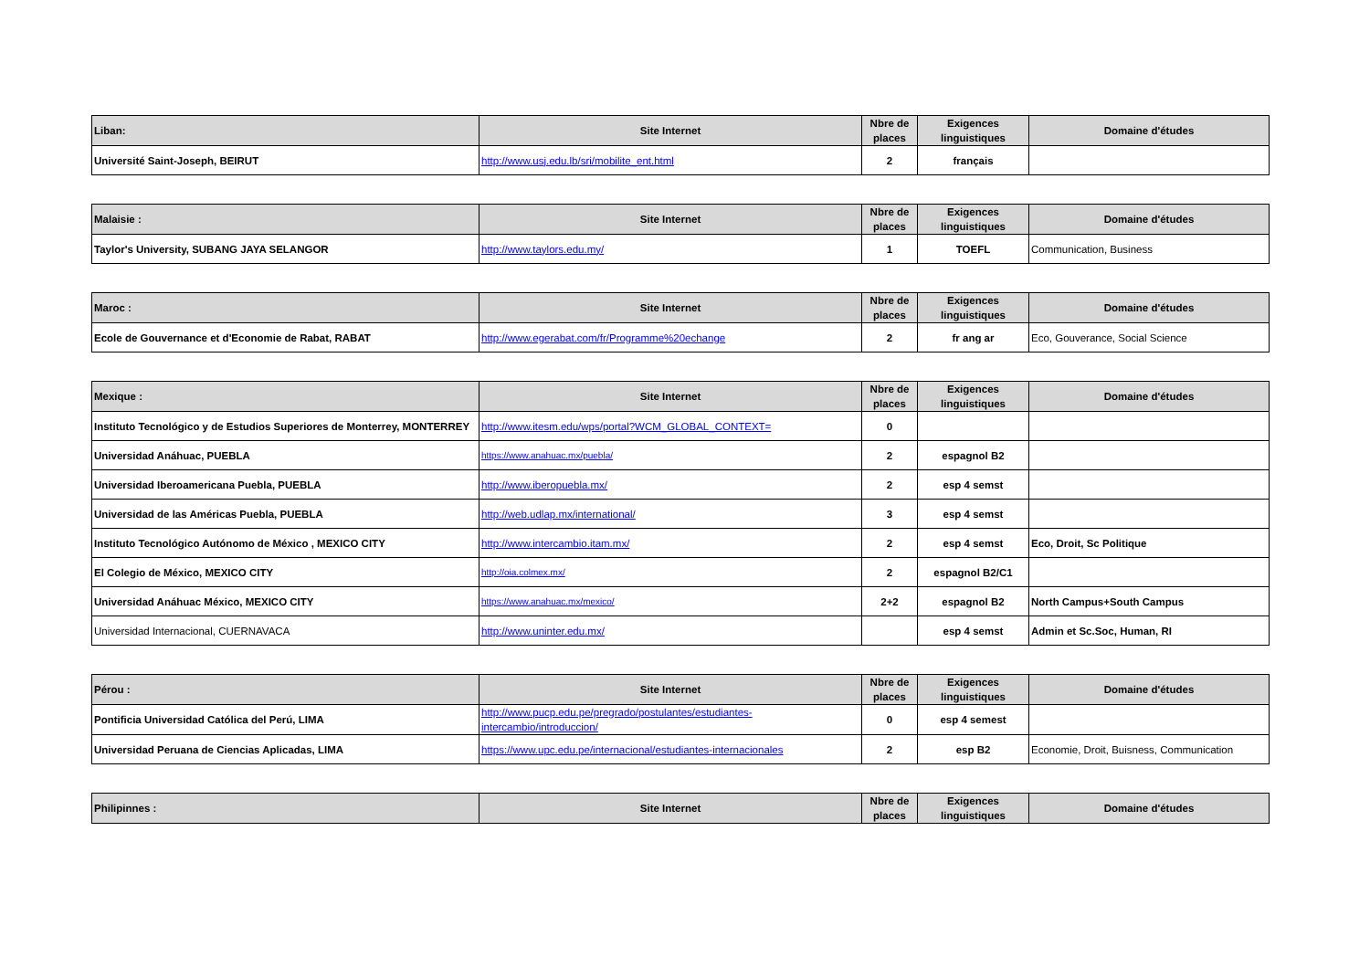| Liban: | Site Internet | Nbre de places | Exigences linguistiques | Domaine d'études |
| --- | --- | --- | --- | --- |
| Université Saint-Joseph, BEIRUT | http://www.usj.edu.lb/sri/mobilite_ent.html | 2 | français | |
| Malaisie : | Site Internet | Nbre de places | Exigences linguistiques | Domaine d'études |
| --- | --- | --- | --- | --- |
| Taylor's University, SUBANG JAYA SELANGOR | http://www.taylors.edu.my/ | 1 | TOEFL | Communication, Business |
| Maroc : | Site Internet | Nbre de places | Exigences linguistiques | Domaine d'études |
| --- | --- | --- | --- | --- |
| Ecole de Gouvernance et d'Economie de Rabat, RABAT | http://www.egerabat.com/fr/Programme%20echange | 2 | fr ang ar | Eco, Gouverance, Social Science |
| Mexique : | Site Internet | Nbre de places | Exigences linguistiques | Domaine d'études |
| --- | --- | --- | --- | --- |
| Instituto Tecnológico y de Estudios Superiores de Monterrey, MONTERREY | http://www.itesm.edu/wps/portal?WCM_GLOBAL_CONTEXT= | 0 | | |
| Universidad Anáhuac, PUEBLA | https://www.anahuac.mx/puebla/ | 2 | espagnol B2 | |
| Universidad Iberoamericana Puebla, PUEBLA | http://www.iberopuebla.mx/ | 2 | esp 4 semst | |
| Universidad de las Américas Puebla, PUEBLA | http://web.udlap.mx/international/ | 3 | esp 4 semst | |
| Instituto Tecnológico Autónomo de México , MEXICO CITY | http://www.intercambio.itam.mx/ | 2 | esp 4 semst | Eco, Droit, Sc Politique |
| El Colegio de México, MEXICO CITY | http://oia.colmex.mx/ | 2 | espagnol B2/C1 | |
| Universidad Anáhuac México, MEXICO CITY | https://www.anahuac.mx/mexico/ | 2+2 | espagnol B2 | North Campus+South Campus |
| Universidad Internacional, CUERNAVACA | http://www.uninter.edu.mx/ | | esp 4 semst | Admin et Sc.Soc, Human, RI |
| Pérou : | Site Internet | Nbre de places | Exigences linguistiques | Domaine d'études |
| --- | --- | --- | --- | --- |
| Pontificia Universidad Católica del Perú, LIMA | http://www.pucp.edu.pe/pregrado/postulantes/estudiantes-intercambio/introduccion/ | 0 | esp 4 semest | |
| Universidad Peruana de Ciencias Aplicadas, LIMA | https://www.upc.edu.pe/internacional/estudiantes-internacionales | 2 | esp B2 | Economie, Droit, Buisness, Communication |
| Philipinnes : | Site Internet | Nbre de places | Exigences linguistiques | Domaine d'études |
| --- | --- | --- | --- | --- |